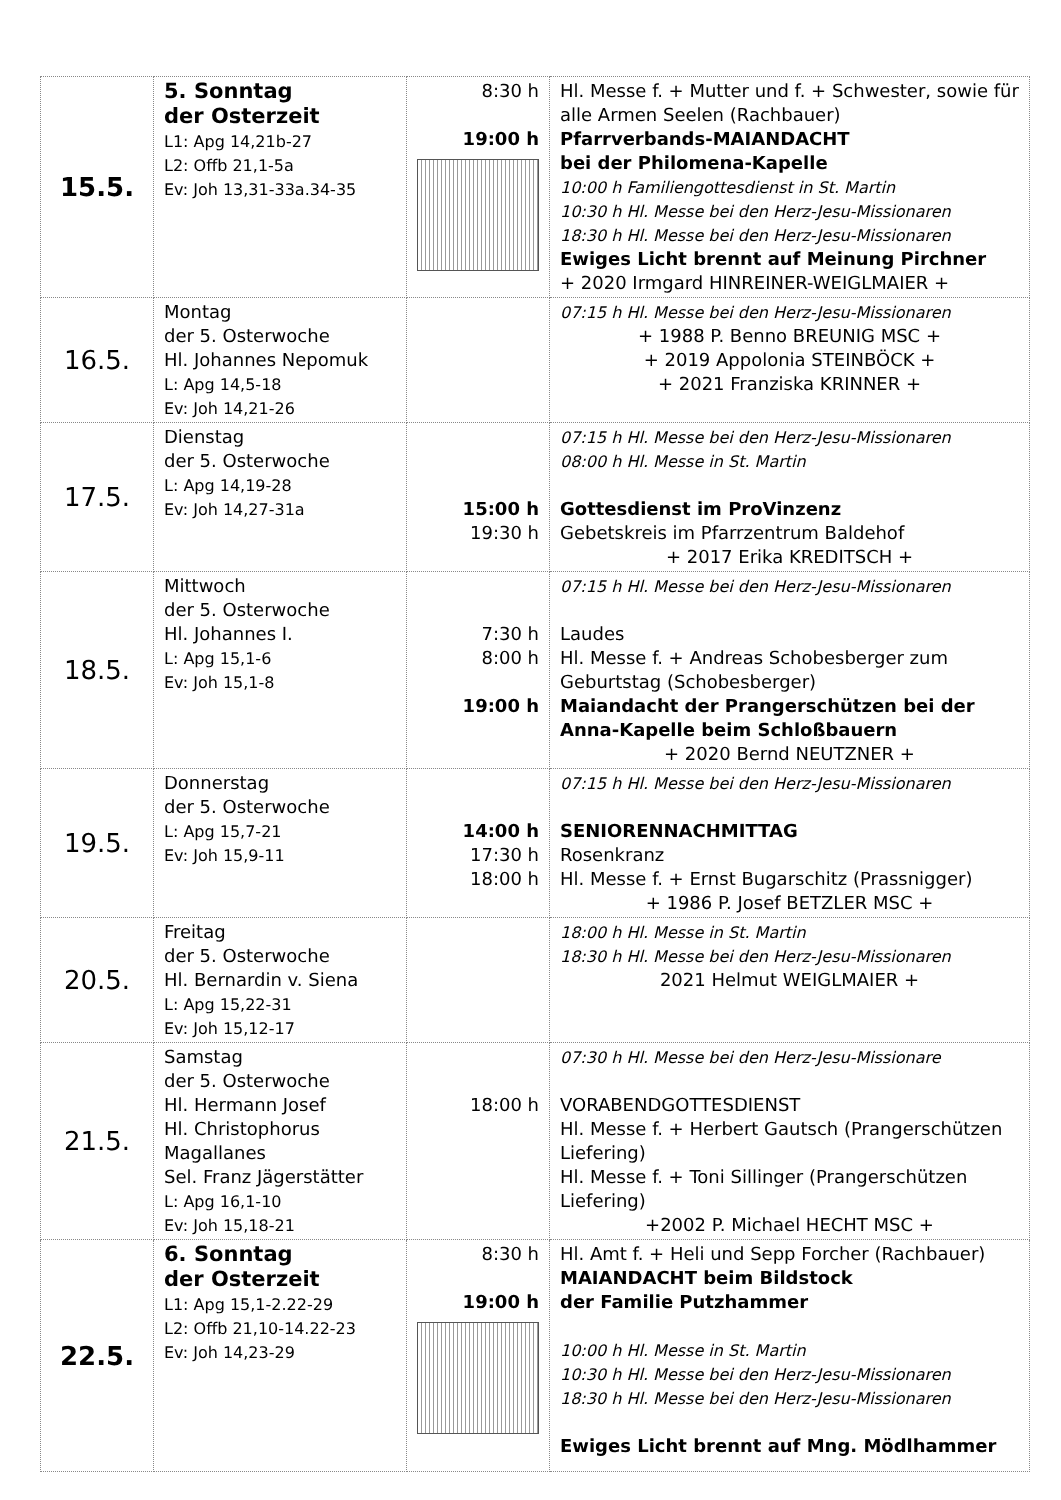| 15.5. | 5. Sonntag der Osterzeit L1: Apg 14,21b-27 L2: Offb 21,1-5a Ev: Joh 13,31-33a.34-35 | 8:30 h 19:00 h | Hl. Messe f. + Mutter und f. + Schwester, sowie für alle Armen Seelen (Rachbauer) Pfarrverbands-MAIANDACHT bei der Philomena-Kapelle 10:00 h Familiengottesdienst in St. Martin 10:30 h Hl. Messe bei den Herz-Jesu-Missionaren 18:30 h Hl. Messe bei den Herz-Jesu-Missionaren Ewiges Licht brennt auf Meinung Pirchner + 2020 Irmgard HINREINER-WEIGLMAIER + |
| 16.5. | Montag der 5. Osterwoche Hl. Johannes Nepomuk L: Apg 14,5-18 Ev: Joh 14,21-26 | | 07:15 h Hl. Messe bei den Herz-Jesu-Missionaren + 1988 P. Benno BREUNIG MSC + + 2019 Appolonia STEINBÖCK + + 2021 Franziska KRINNER + |
| 17.5. | Dienstag der 5. Osterwoche L: Apg 14,19-28 Ev: Joh 14,27-31a | 15:00 h 19:30 h | 07:15 h Hl. Messe bei den Herz-Jesu-Missionaren 08:00 h Hl. Messe in St. Martin Gottesdienst im ProVinzenz Gebetskreis im Pfarrzentrum Baldehof + 2017 Erika KREDITSCH + |
| 18.5. | Mittwoch der 5. Osterwoche Hl. Johannes I. L: Apg 15,1-6 Ev: Joh 15,1-8 | 7:30 h 8:00 h 19:00 h | 07:15 h Hl. Messe bei den Herz-Jesu-Missionaren Laudes Hl. Messe f. + Andreas Schobesberger zum Geburtstag (Schobesberger) Maiandacht der Prangerschützen bei der Anna-Kapelle beim Schloßbauern + 2020 Bernd NEUTZNER + |
| 19.5. | Donnerstag der 5. Osterwoche L: Apg 15,7-21 Ev: Joh 15,9-11 | 14:00 h 17:30 h 18:00 h | 07:15 h Hl. Messe bei den Herz-Jesu-Missionaren SENIORENNACHMITTAG Rosenkranz Hl. Messe f. + Ernst Bugarschitz (Prassnigger) + 1986 P. Josef BETZLER MSC + |
| 20.5. | Freitag der 5. Osterwoche Hl. Bernardin v. Siena L: Apg 15,22-31 Ev: Joh 15,12-17 | | 18:00 h Hl. Messe in St. Martin 18:30 h Hl. Messe bei den Herz-Jesu-Missionaren 2021 Helmut WEIGLMAIER + |
| 21.5. | Samstag der 5. Osterwoche Hl. Hermann Josef Hl. Christophorus Magallanes Sel. Franz Jägerstätter L: Apg 16,1-10 Ev: Joh 15,18-21 | 18:00 h | 07:30 h Hl. Messe bei den Herz-Jesu-Missionare VORABENDGOTTESDIENST Hl. Messe f. + Herbert Gautsch (Prangerschützen Liefering) Hl. Messe f. + Toni Sillinger (Prangerschützen Liefering) +2002 P. Michael HECHT MSC + |
| 22.5. | 6. Sonntag der Osterzeit L1: Apg 15,1-2.22-29 L2: Offb 21,10-14.22-23 Ev: Joh 14,23-29 | 8:30 h 19:00 h | Hl. Amt f. + Heli und Sepp Forcher (Rachbauer) MAIANDACHT beim Bildstock der Familie Putzhammer 10:00 h Hl. Messe in St. Martin 10:30 h Hl. Messe bei den Herz-Jesu-Missionaren 18:30 h Hl. Messe bei den Herz-Jesu-Missionaren Ewiges Licht brennt auf Mng. Mödlhammer |